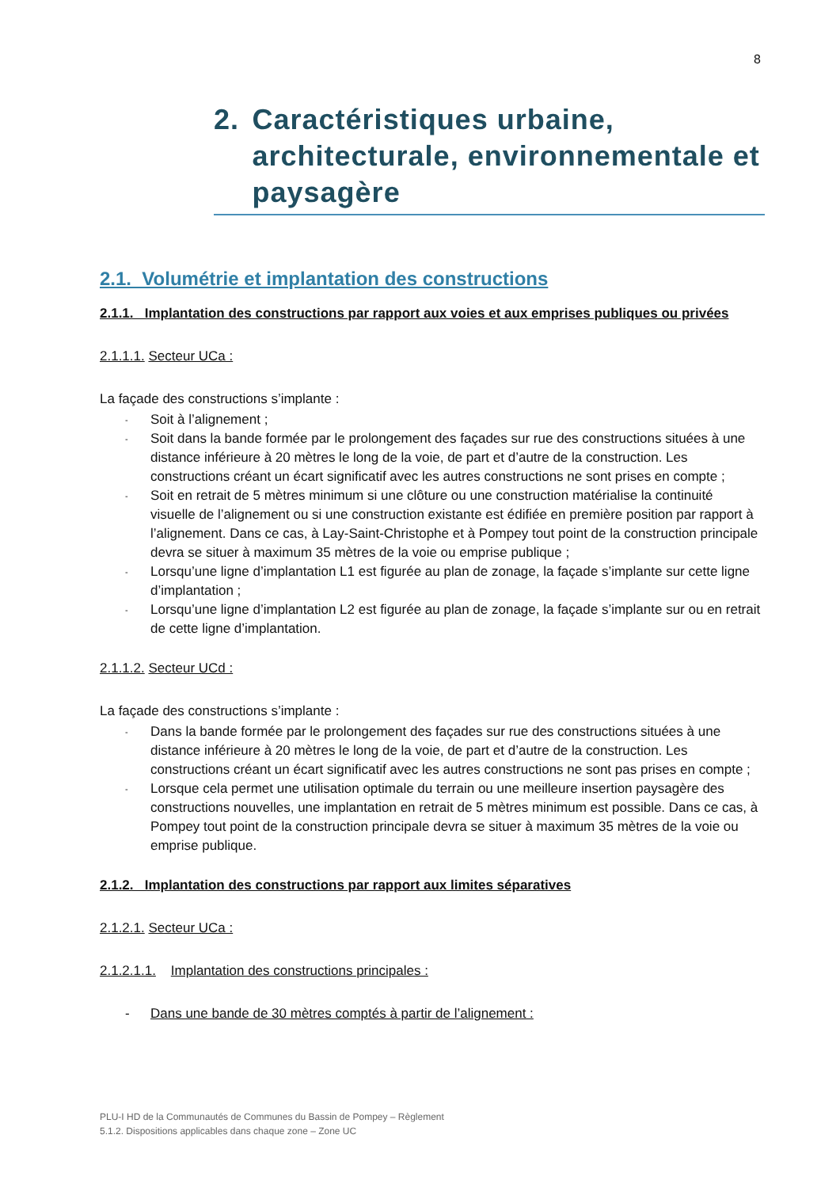8
2. Caractéristiques urbaine, architecturale, environnementale et paysagère
2.1. Volumétrie et implantation des constructions
2.1.1. Implantation des constructions par rapport aux voies et aux emprises publiques ou privées
2.1.1.1. Secteur UCa :
La façade des constructions s’implante :
- Soit à l’alignement ;
- Soit dans la bande formée par le prolongement des façades sur rue des constructions situées à une distance inférieure à 20 mètres le long de la voie, de part et d’autre de la construction. Les constructions créant un écart significatif avec les autres constructions ne sont prises en compte ;
- Soit en retrait de 5 mètres minimum si une clôture ou une construction matérialise la continuité visuelle de l’alignement ou si une construction existante est édifiée en première position par rapport à l’alignement. Dans ce cas, à Lay-Saint-Christophe et à Pompey tout point de la construction principale devra se situer à maximum 35 mètres de la voie ou emprise publique ;
- Lorsqu’une ligne d’implantation L1 est figurée au plan de zonage, la façade s’implante sur cette ligne d’implantation ;
- Lorsqu’une ligne d’implantation L2 est figurée au plan de zonage, la façade s’implante sur ou en retrait de cette ligne d’implantation.
2.1.1.2. Secteur UCd :
La façade des constructions s’implante :
- Dans la bande formée par le prolongement des façades sur rue des constructions situées à une distance inférieure à 20 mètres le long de la voie, de part et d’autre de la construction. Les constructions créant un écart significatif avec les autres constructions ne sont pas prises en compte ;
- Lorsque cela permet une utilisation optimale du terrain ou une meilleure insertion paysagère des constructions nouvelles, une implantation en retrait de 5 mètres minimum est possible. Dans ce cas, à Pompey tout point de la construction principale devra se situer à maximum 35 mètres de la voie ou emprise publique.
2.1.2. Implantation des constructions par rapport aux limites séparatives
2.1.2.1. Secteur UCa :
2.1.2.1.1. Implantation des constructions principales :
- Dans une bande de 30 mètres comptés à partir de l’alignement :
PLU-I HD de la Communautés de Communes du Bassin de Pompey – Règlement
5.1.2. Dispositions applicables dans chaque zone – Zone UC